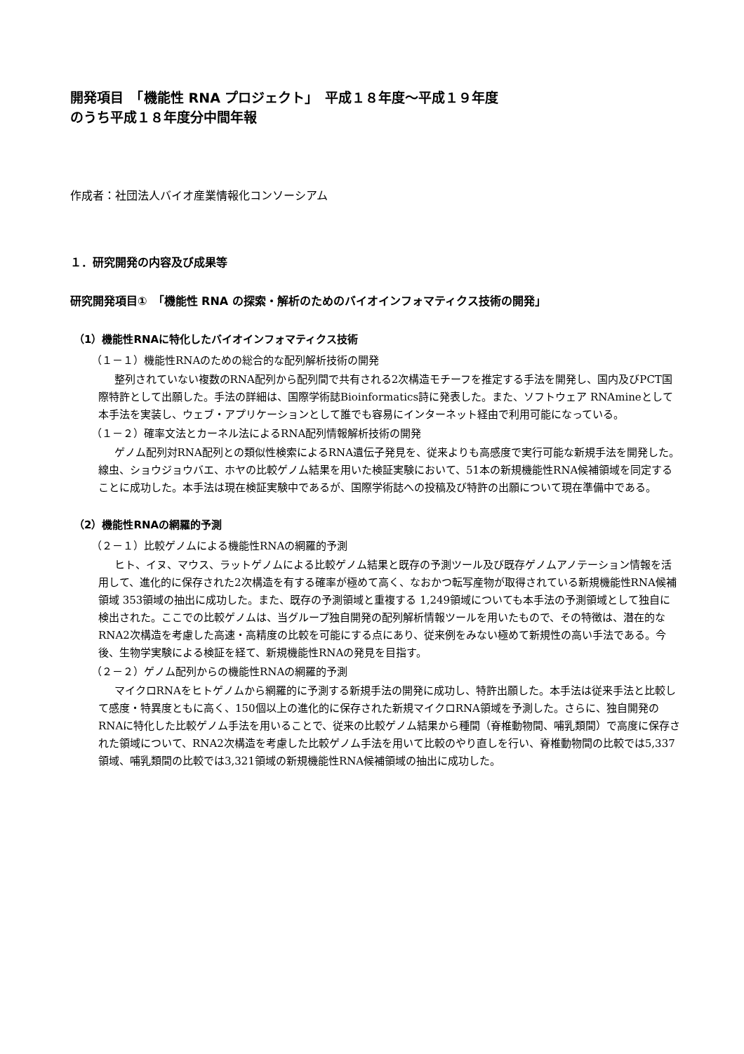開発項目　「機能性 RNA プロジェクト」　平成１８年度〜平成１９年度
のうち平成１８年度分中間年報
作成者：社団法人バイオ産業情報化コンソーシアム
１．研究開発の内容及び成果等
研究開発項目①　「機能性 RNA の探索・解析のためのバイオインフォマティクス技術の開発」
（1）機能性RNAに特化したバイオインフォマティクス技術
（１－１）機能性RNAのための総合的な配列解析技術の開発
整列されていない複数のRNA配列から配列間で共有される2次構造モチーフを推定する手法を開発し、国内及びPCT国際特許として出願した。手法の詳細は、国際学術誌Bioinformatics詩に発表した。また、ソフトウェア RNAmineとして本手法を実装し、ウェブ・アプリケーションとして誰でも容易にインターネット経由で利用可能になっている。
（１－２）確率文法とカーネル法によるRNA配列情報解析技術の開発
ゲノム配列対RNA配列との類似性検索によるRNA遺伝子発見を、従来よりも高感度で実行可能な新規手法を開発した。線虫、ショウジョウバエ、ホヤの比較ゲノム結果を用いた検証実験において、51本の新規機能性RNA候補領域を同定することに成功した。本手法は現在検証実験中であるが、国際学術誌への投稿及び特許の出願について現在準備中である。
（2）機能性RNAの網羅的予測
（２－１）比較ゲノムによる機能性RNAの網羅的予測
ヒト、イヌ、マウス、ラットゲノムによる比較ゲノム結果と既存の予測ツール及び既存ゲノムアノテーション情報を活用して、進化的に保存された2次構造を有する確率が極めて高く、なおかつ転写産物が取得されている新規機能性RNA候補領域 353領域の抽出に成功した。また、既存の予測領域と重複する 1,249領域についても本手法の予測領域として独自に検出された。ここでの比較ゲノムは、当グループ独自開発の配列解析情報ツールを用いたもので、その特徴は、潜在的なRNA2次構造を考慮した高速・高精度の比較を可能にする点にあり、従来例をみない極めて新規性の高い手法である。今後、生物学実験による検証を経て、新規機能性RNAの発見を目指す。
（２－２）ゲノム配列からの機能性RNAの網羅的予測
マイクロRNAをヒトゲノムから網羅的に予測する新規手法の開発に成功し、特許出願した。本手法は従来手法と比較して感度・特異度ともに高く、150個以上の進化的に保存された新規マイクロRNA領域を予測した。さらに、独自開発のRNAに特化した比較ゲノム手法を用いることで、従来の比較ゲノム結果から種間（脊椎動物間、哺乳類間）で高度に保存された領域について、RNA2次構造を考慮した比較ゲノム手法を用いて比較のやり直しを行い、脊椎動物間の比較では5,337領域、哺乳類間の比較では3,321領域の新規機能性RNA候補領域の抽出に成功した。